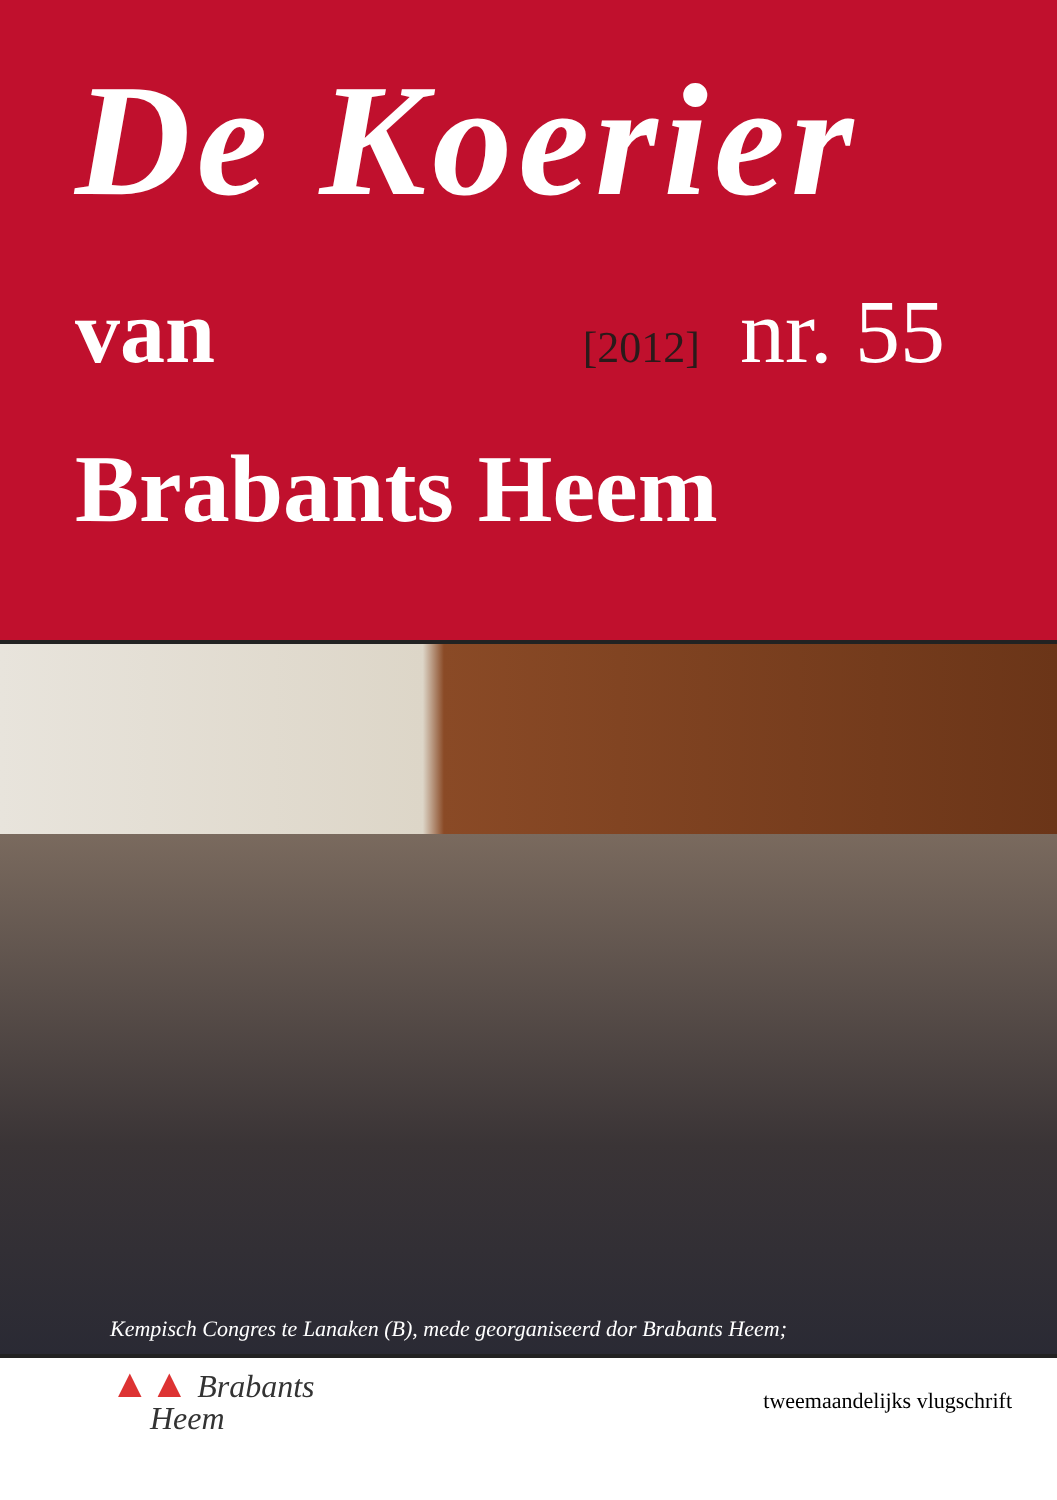De Koerier
van [2012] nr. 55
Brabants Heem
Kempisch Congres te Lanaken (B), mede georganiseerd dor Brabants Heem;
▲▲ Brabants
Heem
tweemaandelijks vlugschrift